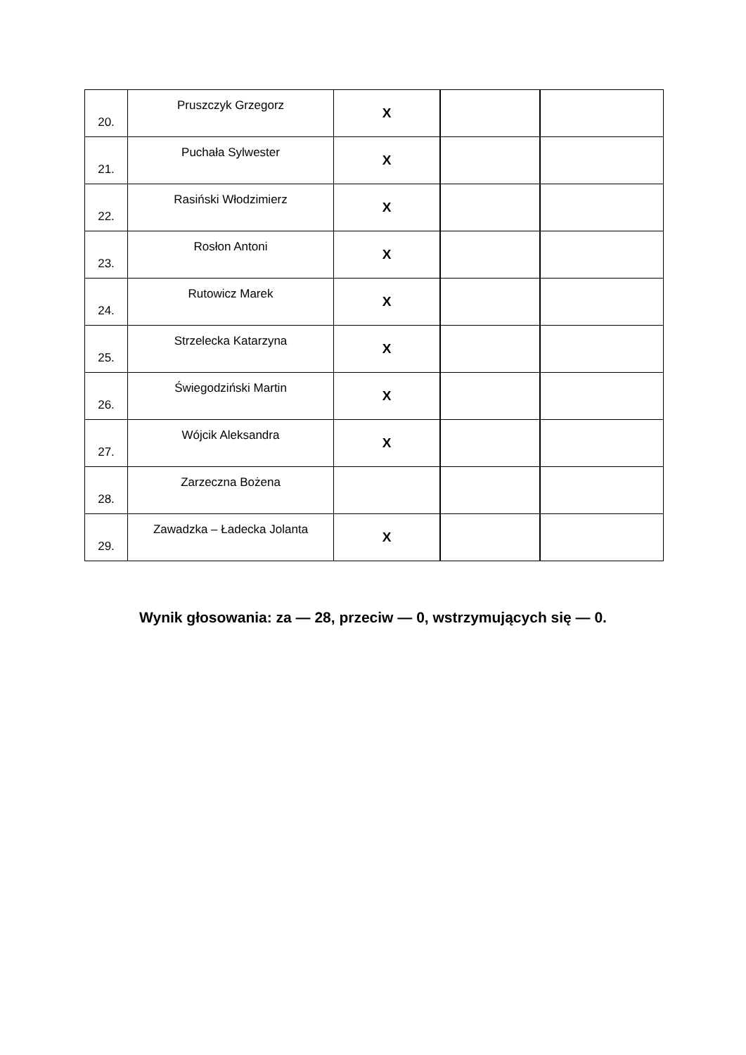| 20. | Pruszczyk Grzegorz | X | | |
| 21. | Puchała Sylwester | X | | |
| 22. | Rasiński Włodzimierz | X | | |
| 23. | Rosłon Antoni | X | | |
| 24. | Rutowicz Marek | X | | |
| 25. | Strzelecka Katarzyna | X | | |
| 26. | Świegodziński Martin | X | | |
| 27. | Wójcik Aleksandra | X | | |
| 28. | Zarzeczna Bożena | | | |
| 29. | Zawadzka – Ładecka Jolanta | X | | |
Wynik głosowania: za — 28, przeciw — 0, wstrzymujących się — 0.